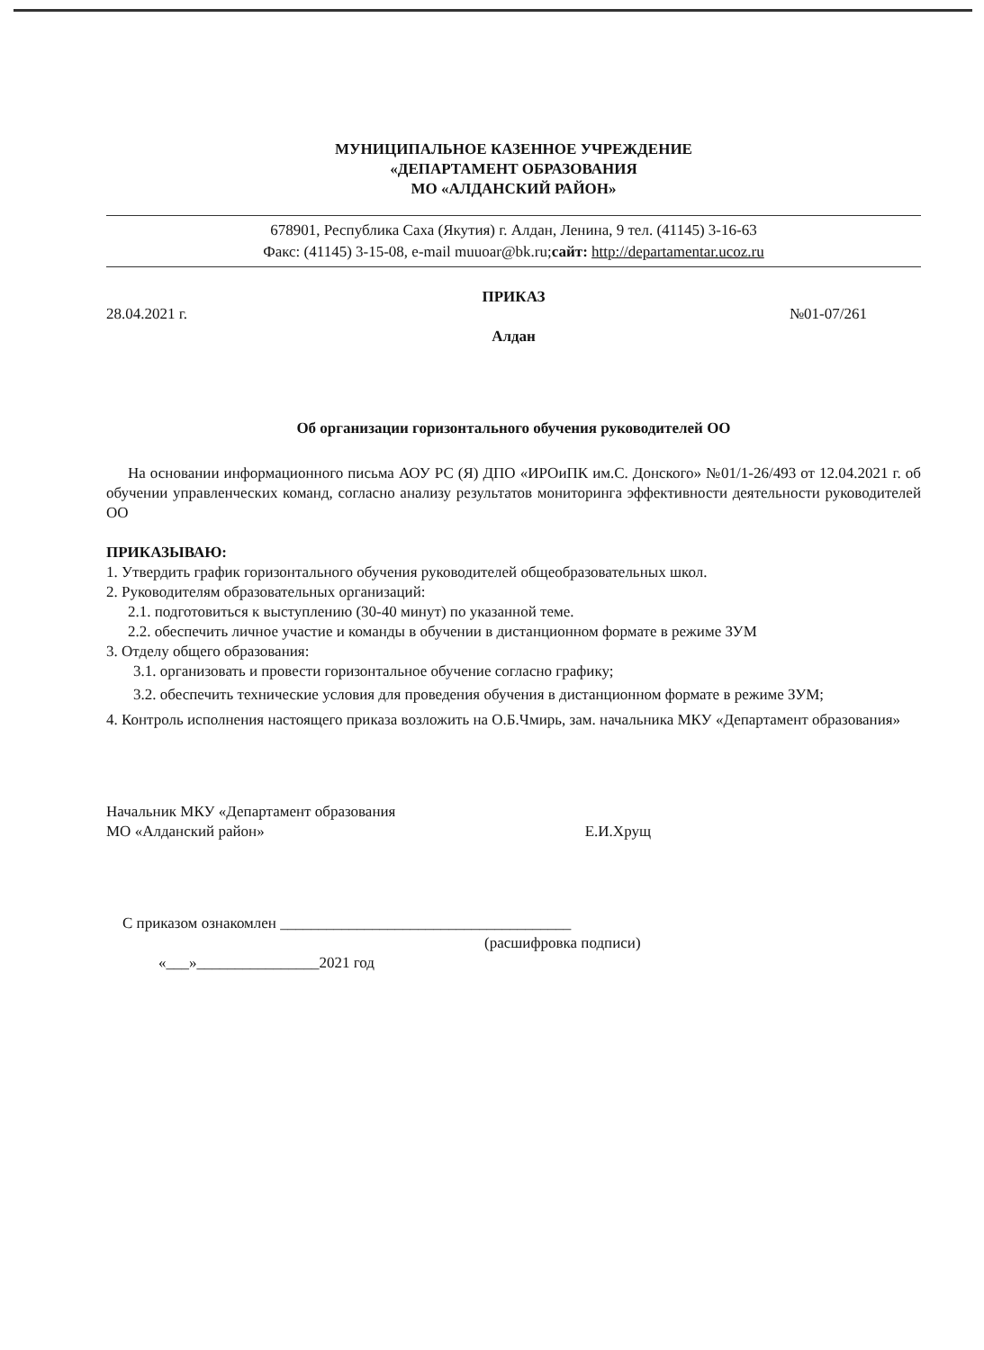МУНИЦИПАЛЬНОЕ КАЗЕННОЕ УЧРЕЖДЕНИЕ
«ДЕПАРТАМЕНТ ОБРАЗОВАНИЯ
МО «АЛДАНСКИЙ РАЙОН»
678901, Республика Саха (Якутия) г. Алдан, Ленина, 9 тел. (41145) 3-16-63
Факс: (41145) 3-15-08, e-mail muuoar@bk.ru;сайт: http://departamentar.ucoz.ru
ПРИКАЗ
28.04.2021 г. №01-07/261
Алдан
Об организации горизонтального обучения руководителей ОО
На основании информационного письма АОУ РС (Я) ДПО «ИРОиПК им.С. Донского» №01/1-26/493 от 12.04.2021 г. об обучении управленческих команд, согласно анализу результатов мониторинга эффективности деятельности руководителей ОО
ПРИКАЗЫВАЮ:
1. Утвердить график горизонтального обучения руководителей общеобразовательных школ.
2. Руководителям образовательных организаций:
2.1. подготовиться к выступлению (30-40 минут) по указанной теме.
2.2. обеспечить личное участие и команды в обучении в дистанционном формате в режиме ЗУМ
3. Отделу общего образования:
3.1. организовать и провести горизонтальное обучение согласно графику;
3.2. обеспечить технические условия для проведения обучения в дистанционном формате в режиме ЗУМ;
4. Контроль исполнения настоящего приказа возложить на О.Б.Чмирь, зам. начальника МКУ «Департамент образования»
Начальник МКУ «Департамент образования
МО «Алданский район»
Е.И.Хрущ
С приказом ознакомлен ______________________________________
(расшифровка подписи)
«___»________________2021 год